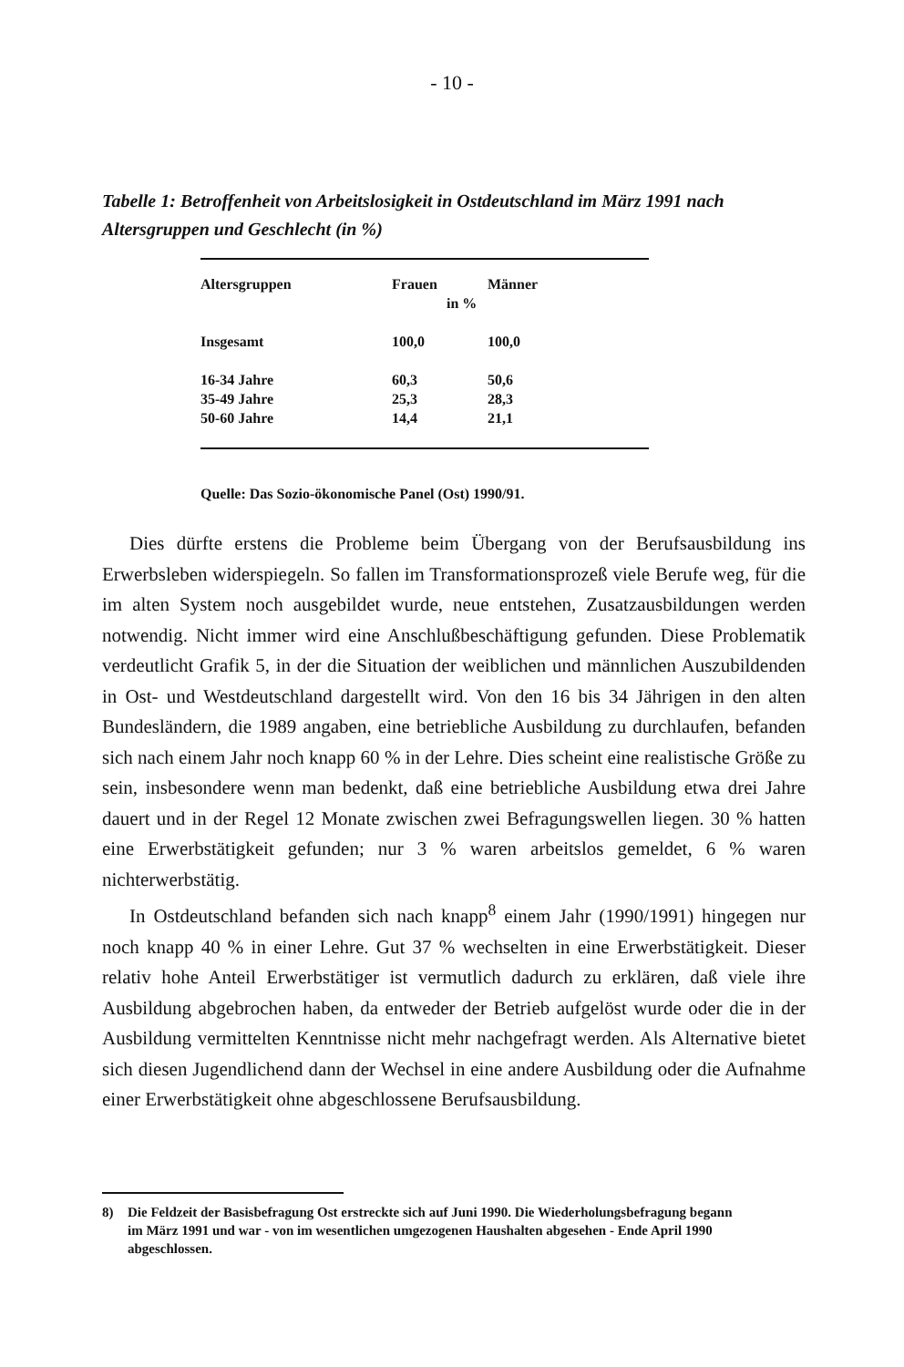- 10 -
Tabelle 1: Betroffenheit von Arbeitslosigkeit in Ostdeutschland im März 1991 nach Altersgruppen und Geschlecht (in %)
| Altersgruppen | Frauen | Männer |
| --- | --- | --- |
| | in % | |
| Insgesamt | 100,0 | 100,0 |
| 16-34 Jahre | 60,3 | 50,6 |
| 35-49 Jahre | 25,3 | 28,3 |
| 50-60 Jahre | 14,4 | 21,1 |
Quelle: Das Sozio-ökonomische Panel (Ost) 1990/91.
Dies dürfte erstens die Probleme beim Übergang von der Berufsausbildung ins Erwerbsleben widerspiegeln. So fallen im Transformationsprozeß viele Berufe weg, für die im alten System noch ausgebildet wurde, neue entstehen, Zusatzausbildungen werden notwendig. Nicht immer wird eine Anschlußbeschäftigung gefunden. Diese Problematik verdeutlicht Grafik 5, in der die Situation der weiblichen und männlichen Auszubildenden in Ost- und Westdeutschland dargestellt wird. Von den 16 bis 34 Jährigen in den alten Bundesländern, die 1989 angaben, eine betriebliche Ausbildung zu durchlaufen, befanden sich nach einem Jahr noch knapp 60 % in der Lehre. Dies scheint eine realistische Größe zu sein, insbesondere wenn man bedenkt, daß eine betriebliche Ausbildung etwa drei Jahre dauert und in der Regel 12 Monate zwischen zwei Befragungswellen liegen. 30 % hatten eine Erwerbstätigkeit gefunden; nur 3 % waren arbeitslos gemeldet, 6 % waren nichterwerbstätig.
In Ostdeutschland befanden sich nach knapp<sup>8</sup> einem Jahr (1990/1991) hingegen nur noch knapp 40 % in einer Lehre. Gut 37 % wechselten in eine Erwerbstätigkeit. Dieser relativ hohe Anteil Erwerbstätiger ist vermutlich dadurch zu erklären, daß viele ihre Ausbildung abgebrochen haben, da entweder der Betrieb aufgelöst wurde oder die in der Ausbildung vermittelten Kenntnisse nicht mehr nachgefragt werden. Als Alternative bietet sich diesen Jugendlichend dann der Wechsel in eine andere Ausbildung oder die Aufnahme einer Erwerbstätigkeit ohne abgeschlossene Berufsausbildung.
8) Die Feldzeit der Basisbefragung Ost erstreckte sich auf Juni 1990. Die Wiederholungsbefragung begann im März 1991 und war - von im wesentlichen umgezogenen Haushalten abgesehen - Ende April 1990 abgeschlossen.